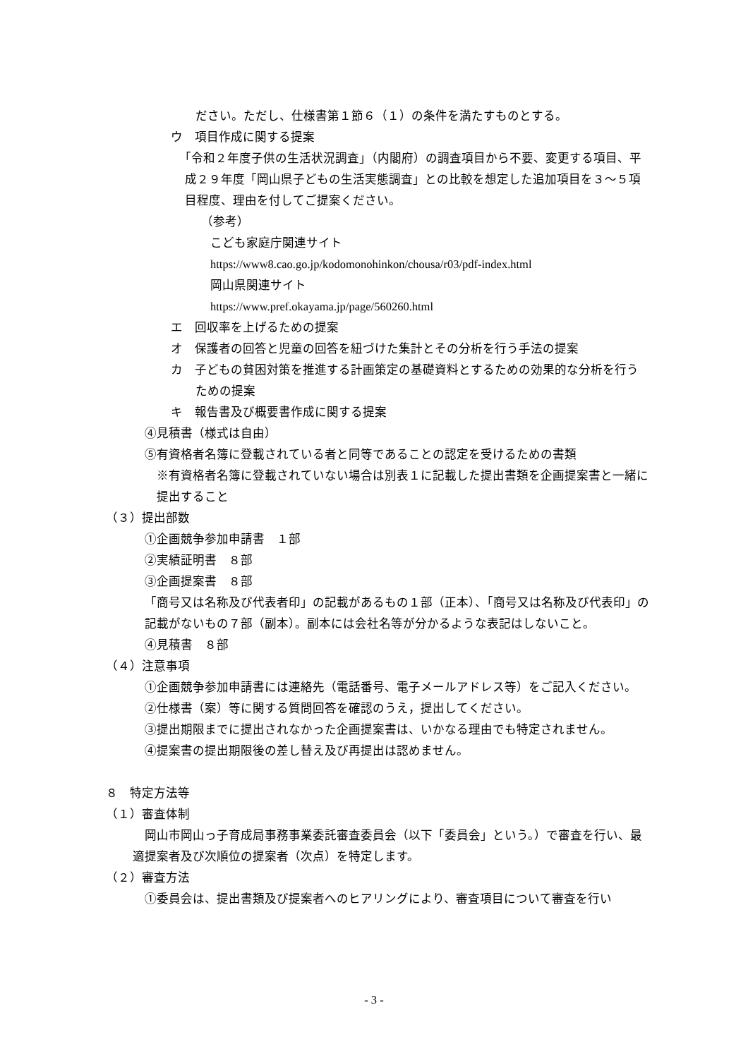ださい。ただし、仕様書第１節６（１）の条件を満たすものとする。
ウ　項目作成に関する提案
「令和２年度子供の生活状況調査」（内閣府）の調査項目から不要、変更する項目、平成２９年度「岡山県子どもの生活実態調査」との比較を想定した追加項目を３～５項目程度、理由を付してご提案ください。
（参考）
こども家庭庁関連サイト
https://www8.cao.go.jp/kodomonohinkon/chousa/r03/pdf-index.html
岡山県関連サイト
https://www.pref.okayama.jp/page/560260.html
エ　回収率を上げるための提案
オ　保護者の回答と児童の回答を紐づけた集計とその分析を行う手法の提案
カ　子どもの貧困対策を推進する計画策定の基礎資料とするための効果的な分析を行うための提案
キ　報告書及び概要書作成に関する提案
④見積書（様式は自由）
⑤有資格者名簿に登載されている者と同等であることの認定を受けるための書類
※有資格者名簿に登載されていない場合は別表１に記載した提出書類を企画提案書と一緒に提出すること
（３）提出部数
①企画競争参加申請書　１部
②実績証明書　８部
③企画提案書　８部
「商号又は名称及び代表者印」の記載があるもの１部（正本）、「商号又は名称及び代表印」の記載がないもの７部（副本）。副本には会社名等が分かるような表記はしないこと。
④見積書　８部
（４）注意事項
①企画競争参加申請書には連絡先（電話番号、電子メールアドレス等）をご記入ください。
②仕様書（案）等に関する質問回答を確認のうえ，提出してください。
③提出期限までに提出されなかった企画提案書は、いかなる理由でも特定されません。
④提案書の提出期限後の差し替え及び再提出は認めません。
８　特定方法等
（１）審査体制
岡山市岡山っ子育成局事務事業委託審査委員会（以下「委員会」という。）で審査を行い、最適提案者及び次順位の提案者（次点）を特定します。
（２）審査方法
①委員会は、提出書類及び提案者へのヒアリングにより、審査項目について審査を行い
- 3 -